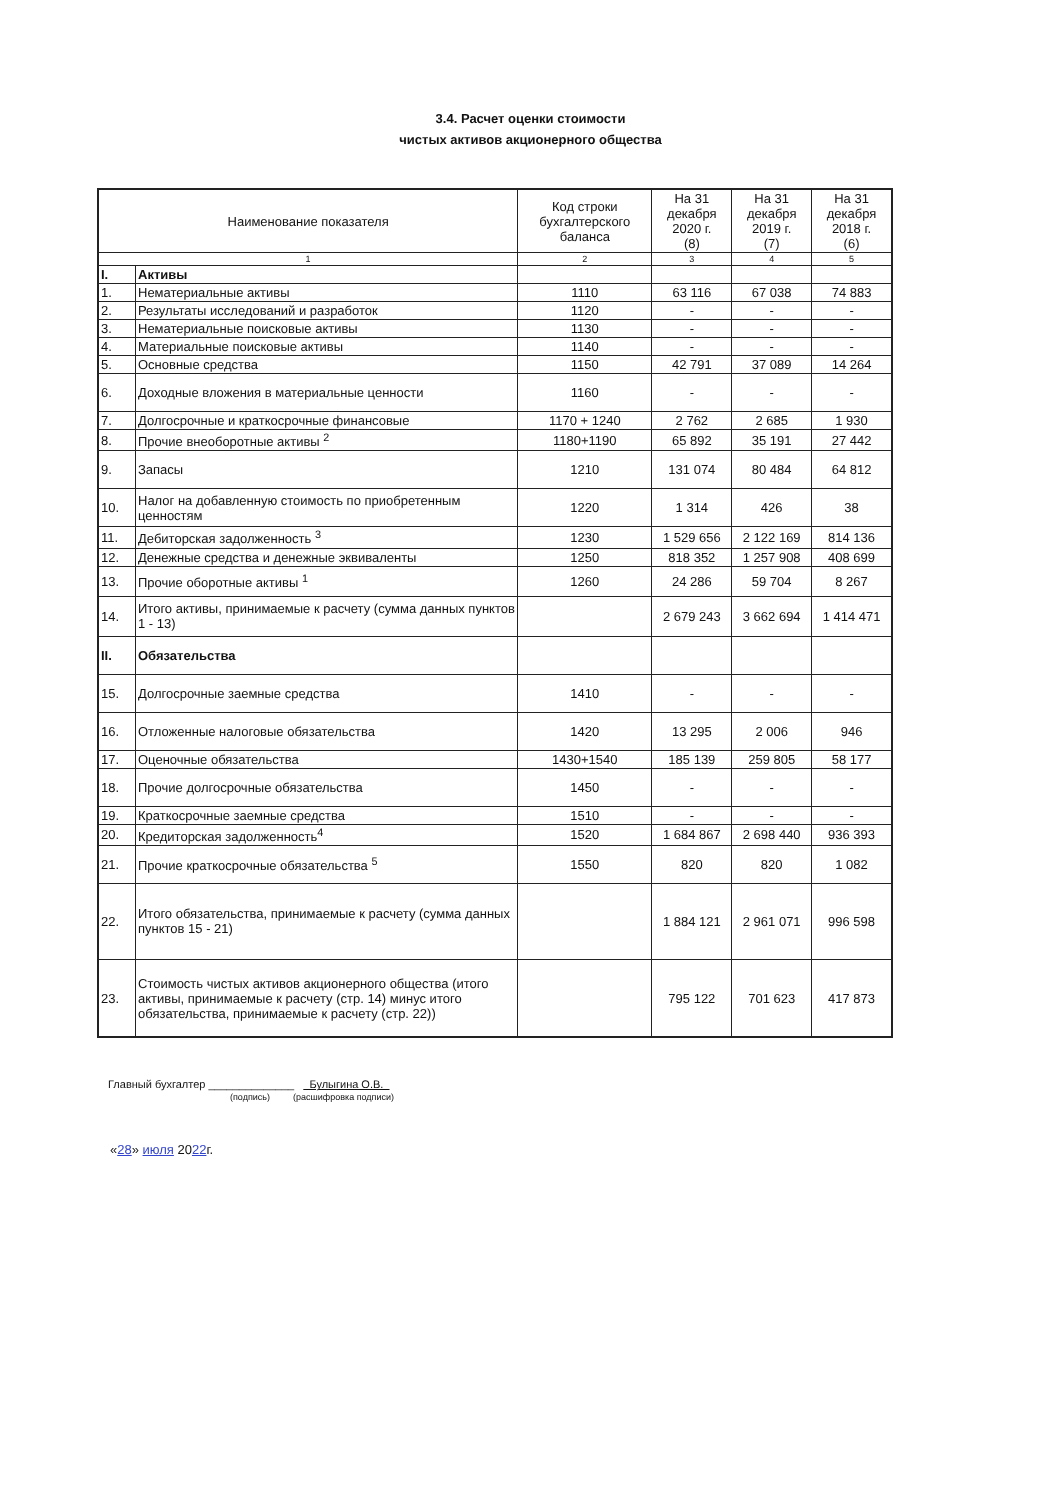3.4. Расчет оценки стоимости
чистых активов акционерного общества
| Наименование показателя | | Код строки бухгалтерского баланса | На 31 декабря 2020 г. (8) | На 31 декабря 2019 г. (7) | На 31 декабря 2018 г. (6) |
| --- | --- | --- | --- | --- | --- |
| 1 | | 2 | 3 | 4 | 5 |
| I. | Активы | | | | |
| 1. | Нематериальные активы | 1110 | 63 116 | 67 038 | 74 883 |
| 2. | Результаты исследований и разработок | 1120 | - | - | - |
| 3. | Нематериальные поисковые активы | 1130 | - | - | - |
| 4. | Материальные поисковые активы | 1140 | - | - | - |
| 5. | Основные средства | 1150 | 42 791 | 37 089 | 14 264 |
| 6. | Доходные вложения в материальные ценности | 1160 | - | - | - |
| 7. | Долгосрочные и краткосрочные финансовые | 1170 + 1240 | 2 762 | 2 685 | 1 930 |
| 8. | Прочие внеоборотные активы <sup>2</sup> | 1180+1190 | 65 892 | 35 191 | 27 442 |
| 9. | Запасы | 1210 | 131 074 | 80 484 | 64 812 |
| 10. | Налог на добавленную стоимость по приобретенным ценностям | 1220 | 1 314 | 426 | 38 |
| 11. | Дебиторская задолженность <sup>3</sup> | 1230 | 1 529 656 | 2 122 169 | 814 136 |
| 12. | Денежные средства и денежные эквиваленты | 1250 | 818 352 | 1 257 908 | 408 699 |
| 13. | Прочие оборотные активы <sup>1</sup> | 1260 | 24 286 | 59 704 | 8 267 |
| 14. | Итого активы, принимаемые к расчету (сумма данных пунктов 1 - 13) | | 2 679 243 | 3 662 694 | 1 414 471 |
| II. | Обязательства | | | | |
| 15. | Долгосрочные заемные средства | 1410 | - | - | - |
| 16. | Отложенные налоговые обязательства | 1420 | 13 295 | 2 006 | 946 |
| 17. | Оценочные обязательства | 1430+1540 | 185 139 | 259 805 | 58 177 |
| 18. | Прочие долгосрочные обязательства | 1450 | - | - | - |
| 19. | Краткосрочные заемные средства | 1510 | - | - | - |
| 20. | Кредиторская задолженность<sup>4</sup> | 1520 | 1 684 867 | 2 698 440 | 936 393 |
| 21. | Прочие краткосрочные обязательства <sup>5</sup> | 1550 | 820 | 820 | 1 082 |
| 22. | Итого обязательства, принимаемые к расчету (сумма данных пунктов 15 - 21) | | 1 884 121 | 2 961 071 | 996 598 |
| 23. | Стоимость чистых активов акционерного общества (итого активы, принимаемые к расчету (стр. 14) минус итого обязательства, принимаемые к расчету (стр. 22)) | | 795 122 | 701 623 | 417 873 |
Главный бухгалтер ______________ Булыгина О.В.
(подпись) (расшифровка подписи)
«28» июля 2022г.